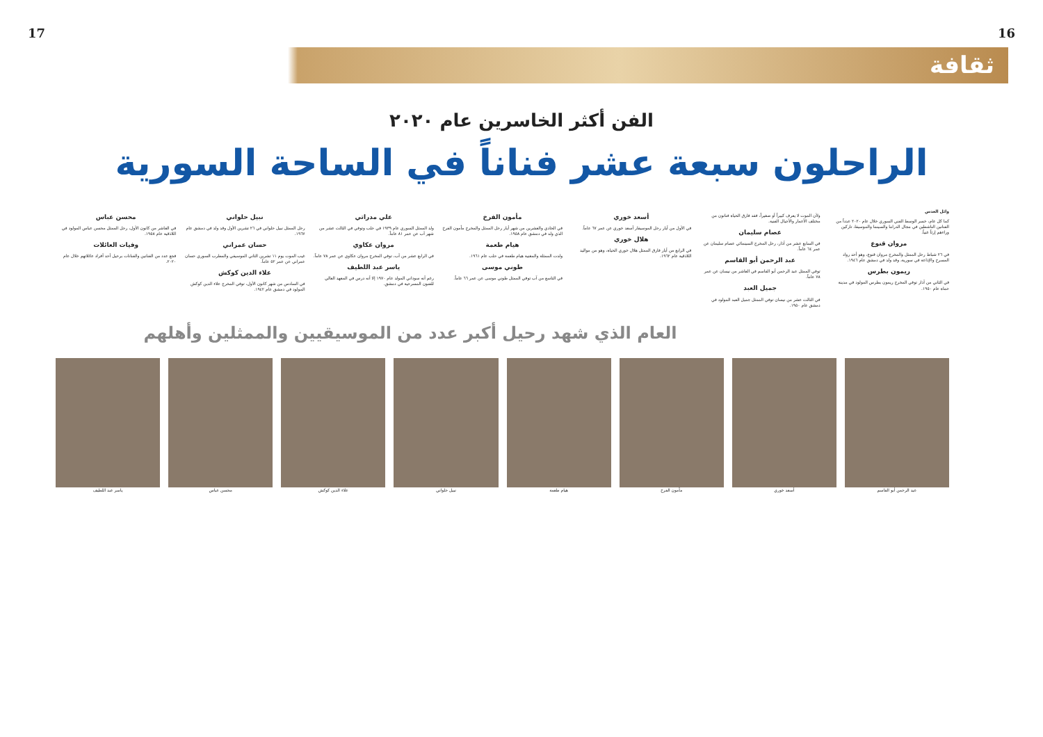16 17
ثقافة
الفن أكثر الخاسرين عام ٢٠٢٠
الراحلون سبعة عشر فناناً في الساحة السورية
وائل العدس
كما كل عام، خسر الوسط الفني السوري خلال عام ٢٠٢٠ عدداً من الفنانين الناشطين في مجال الدراما والسينما والموسيقا، تاركين وراءهم إرثاً غنياً.
مروان قنوع
في ٢٦ شباط رحل الممثل والمخرج مروان قنوع، وهو أحد رواد المسرح والإذاعة في سورية، وقد ولد في دمشق عام ١٩٤٦.
ريمون بطرس
في الثاني من آذار توفي المخرج ريمون بطرس المولود في مدينة حماة عام ١٩٥٠.
ولأن الموت لا يعرف كبيراً أو صغيراً، فقد فارق الحياة فنانون من مختلف الأعمار والأجيال الفنية.
عصام سليمان
في السابع عشر من آذار، رحل المخرج السينمائي عصام سليمان عن عمر ٦٤ عاماً.
عبد الرحمن أبو القاسم
توفي الممثل عبد الرحمن أبو القاسم في العاشر من نيسان عن عمر ٧٨ عاماً.
جميل العبد
في الثالث عشر من نيسان توفي الممثل جميل العبد المولود في دمشق عام ١٩٥٠.
أسعد خوري
في الأول من أيار رحل الموسيقار أسعد خوري عن عمر ٦٧ عاماً.
هلال خوري
في الرابع من أيار فارق الممثل هلال خوري الحياة، وهو من مواليد اللاذقية عام ١٩٦٢.
مأمون الفرخ
في الحادي والعشرين من شهر أيار رحل الممثل والمخرج مأمون الفرخ الذي ولد في دمشق عام ١٩٥٨.
هيام طعمة
ولدت الممثلة والمغنية هيام طعمة في حلب عام ١٩٦١.
طوني موسى
في التاسع من آب توفي الممثل طوني موسى عن عمر ٦٦ عاماً.
علي مدراتي
ولد الممثل السوري عام ١٩٣٩ في حلب وتوفي في الثالث عشر من شهر آب عن عمر ٨١ عاماً.
مروان عكاوي
في الرابع عشر من آب، توفي المخرج مروان عكاوي عن عمر ٧٨ عاماً.
ياسر عبد اللطيف
رغم أنه سوداني المولد عام ١٩٧٠ إلا أنه درس في المعهد العالي للفنون المسرحية في دمشق.
نبيل حلواني
رحل الممثل نبيل حلواني في ٢٦ تشرين الأول وقد ولد في دمشق عام ١٩٦٧.
حسان عمراني
غيب الموت يوم ١١ تشرين الثاني الموسيقي والمطرب السوري حسان عمراني عن عمر ٥٢ عاماً.
علاء الدين كوكش
في السادس من شهر كانون الأول، توفي المخرج علاء الدين كوكش المولود في دمشق عام ١٩٤٢.
محسن عباس
في العاشر من كانون الأول، رحل الممثل محسن عباس المولود في اللاذقية عام ١٩٥٨.
وفيات العائلات
فجع عدد من الفنانين والفنانات برحيل أحد أفراد عائلاتهم خلال عام ٢٠٢٠.
العام الذي شهد رحيل أكبر عدد من الموسيقيين والممثلين وأهلهم
عبد الرحمن أبو القاسم أسعد خوري مأمون الفرخ هيام طعمة نبيل حلواني علاء الدين كوكش محسن عباس ياسر عبد اللطيف